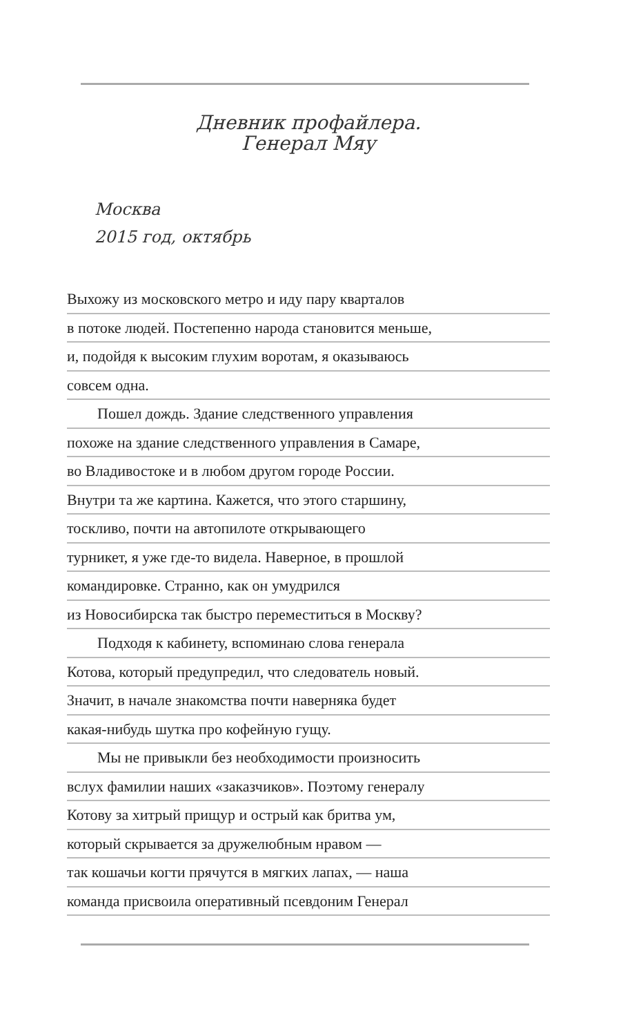Дневник профайлера.
Генерал Мяу
Москва
2015 год, октябрь
Выхожу из московского метро и иду пару кварталов
в потоке людей. Постепенно народа становится меньше,
и, подойдя к высоким глухим воротам, я оказываюсь
совсем одна.
Пошел дождь. Здание следственного управления
похоже на здание следственного управления в Самаре,
во Владивостоке и в любом другом городе России.
Внутри та же картина. Кажется, что этого старшину,
тоскливо, почти на автопилоте открывающего
турникет, я уже где-то видела. Наверное, в прошлой
командировке. Странно, как он умудрился
из Новосибирска так быстро переместиться в Москву?
Подходя к кабинету, вспоминаю слова генерала
Котова, который предупредил, что следователь новый.
Значит, в начале знакомства почти наверняка будет
какая-нибудь шутка про кофейную гущу.
Мы не привыкли без необходимости произносить
вслух фамилии наших «заказчиков». Поэтому генералу
Котову за хитрый прищур и острый как бритва ум,
который скрывается за дружелюбным нравом —
так кошачьи когти прячутся в мягких лапах, — наша
команда присвоила оперативный псевдоним Генерал